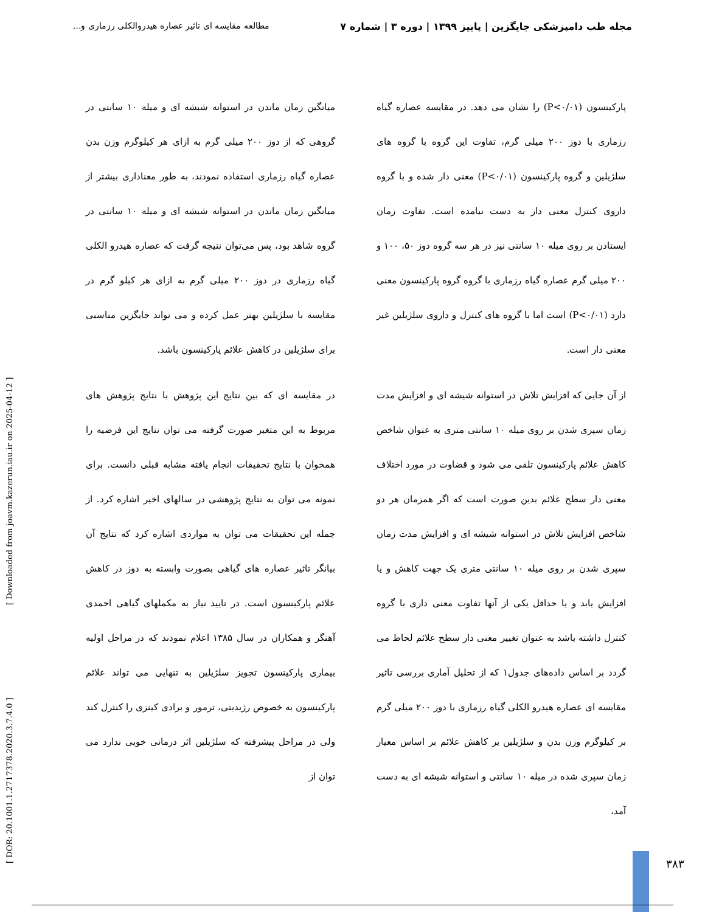مجله طب دامپزشکی جایگزین | پاییز ۱۳۹۹ | دوره ۳ | شماره ۷ مطالعه مقایسه ای تاثیر عصاره هیدروالکلی رزماری و...
پارکینسون (P<۰/۰۱) را نشان می دهد. در مقایسه عصاره گیاه رزماری با دوز ۲۰۰ میلی گرم، تفاوت این گروه با گروه های سلژیلین و گروه پارکینسون (P<۰/۰۱) معنی دار شده و با گروه داروی کنترل معنی دار به دست نیامده است. تفاوت زمان ایستادن بر روی میله ۱۰ سانتی نیز در هر سه گروه دوز ۵۰، ۱۰۰ و ۲۰۰ میلی گرم عصاره گیاه رزماری با گروه گروه پارکینسون معنی دارد (P<۰/۰۱) است اما با گروه های کنترل و داروی سلژیلین غیر معنی دار است.
از آن جایی که افزایش تلاش در استوانه شیشه ای و افزایش مدت زمان سپری شدن بر روی میله ۱۰ سانتی متری به عنوان شاخص کاهش علائم پارکینسون تلقی می شود و قضاوت در مورد اختلاف معنی دار سطح علائم بدین صورت است که اگر همزمان هر دو شاخص افزایش تلاش در استوانه شیشه ای و افزایش مدت زمان سپری شدن بر روی میله ۱۰ سانتی متری یک جهت کاهش و یا افزایش یابد و یا حداقل یکی از آنها تفاوت معنی داری با گروه کنترل داشته باشد به عنوان تغییر معنی دار سطح علائم لحاظ می گردد بر اساس داده‌های جدول۱ که از تحلیل آماری بررسی تاثیر مقایسه ای عصاره هیدرو الکلی گیاه رزماری با دوز ۲۰۰ میلی گرم بر کیلوگرم وزن بدن و سلژیلین بر کاهش علائم بر اساس معیار زمان سپری شده در میله ۱۰ سانتی و استوانه شیشه ای به دست آمد،
میانگین زمان ماندن در استوانه شیشه ای و میله ۱۰ سانتی در گروهی که از دوز ۲۰۰ میلی گرم به ازای هر کیلوگرم وزن بدن عصاره گیاه رزماری استفاده نمودند، به طور معناداری بیشتر از میانگین زمان ماندن در استوانه شیشه ای و میله ۱۰ سانتی در گروه شاهد بود، پس می‌توان نتیجه گرفت که عصاره هیدرو الکلی گیاه رزماری در دوز ۲۰۰ میلی گرم به ازای هر کیلو گرم در مقایسه با سلژیلین بهتر عمل کرده و می تواند جایگزین مناسبی برای سلژیلین در کاهش علائم پارکینسون باشد.
در مقایسه ای که بین نتایج این پژوهش با نتایج پژوهش های مربوط به این متغیر صورت گرفته می توان نتایج این فرضیه را همخوان با نتایج تحقیقات انجام یافته مشابه قبلی دانست. برای نمونه می توان به نتایج پژوهشی در سالهای اخیر اشاره کرد. از جمله این تحقیقات می توان به مواردی اشاره کرد که نتایج آن بیانگر تاثیر عصاره های گیاهی بصورت وابسته به دوز در کاهش علائم پارکینسون است. در تایید نیاز به مکملهای گیاهی احمدی آهنگر و همکاران در سال ۱۳۸۵ اعلام نمودند که در مراحل اولیه بیماری پارکینسون تجویز سلژیلین به تنهایی می تواند علائم پارکینسون به خصوص رژیدیتی، ترمور و برادی کینزی را کنترل کند ولی در مراحل پیشرفته که سلژیلین اثر درمانی خوبی ندارد می توان از
[ DOR: 20.1001.1.2717378.2020.3.7.4.0 ] [ Downloaded from joavm.kazerun.iau.ir on 2025-04-12 ]
۳۸۳